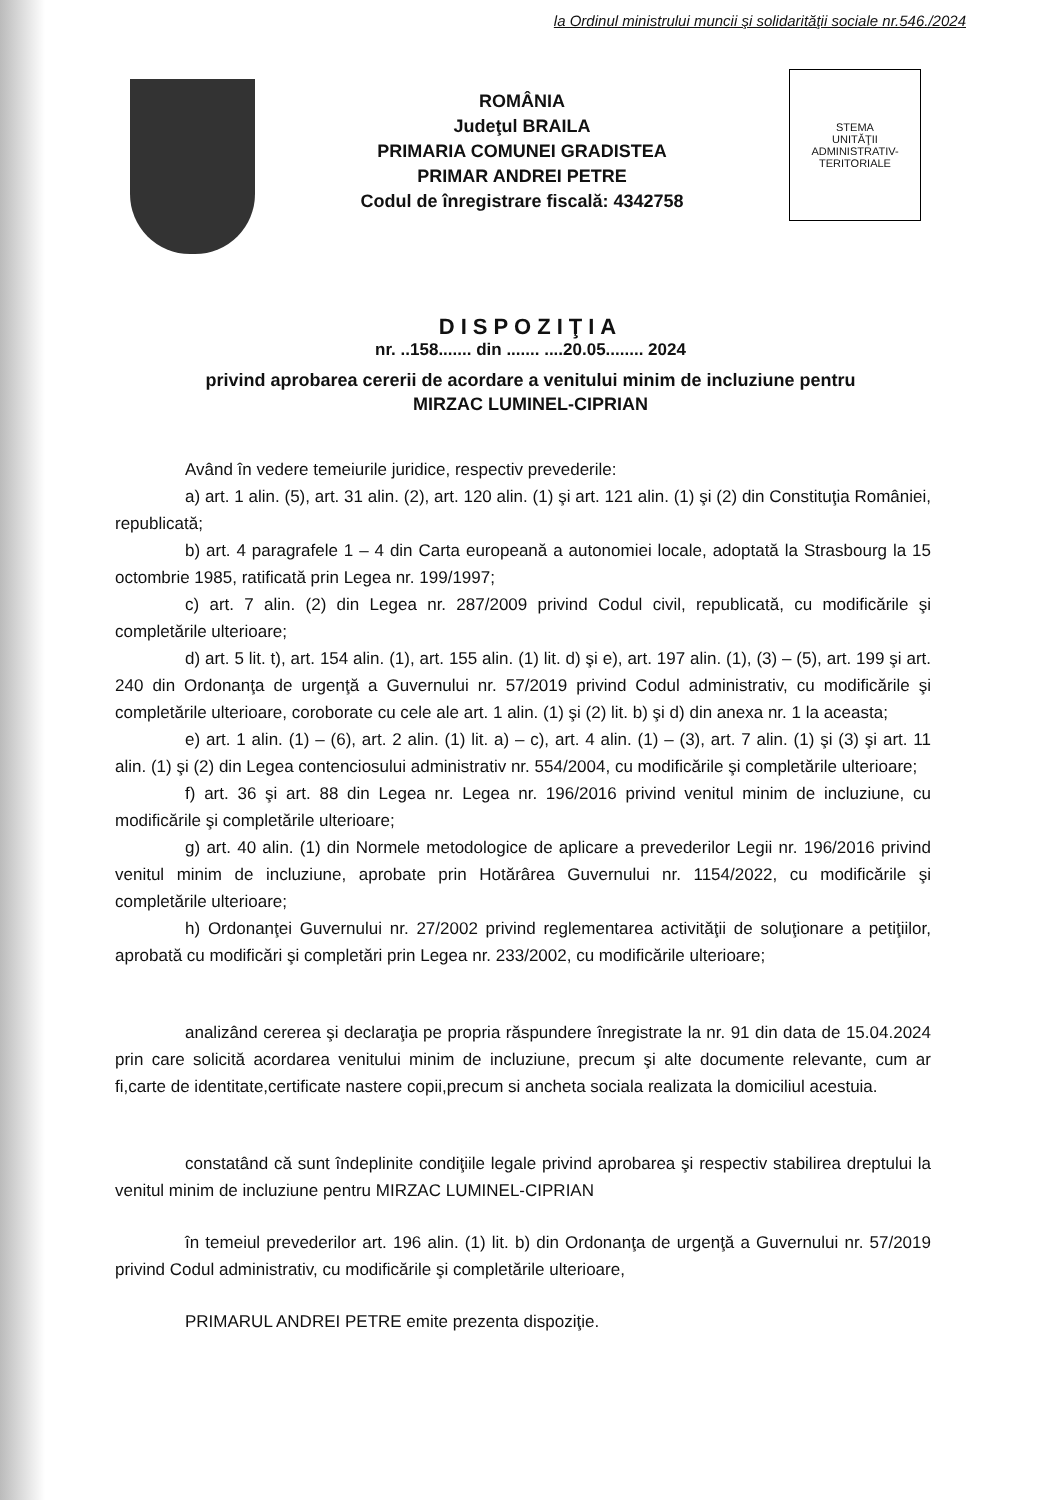la Ordinul ministrului muncii şi solidarităţii sociale nr.546./2024
ROMÂNIA
Judeţul BRAILA
PRIMARIA COMUNEI GRADISTEA
PRIMAR ANDREI PETRE
Codul de înregistrare fiscală: 4342758
STEMA
UNITĂŢII
ADMINISTRATIV-
TERITORIALE
DISPOZIŢIA
nr. ..158....... din ....... ....20.05........ 2024
privind aprobarea cererii de acordare a venitului minim de incluziune pentru
MIRZAC LUMINEL-CIPRIAN
Având în vedere temeiurile juridice, respectiv prevederile:
a) art. 1 alin. (5), art. 31 alin. (2), art. 120 alin. (1) şi art. 121 alin. (1) şi (2) din Constituţia României, republicată;
b) art. 4 paragrafele 1 – 4 din Carta europeană a autonomiei locale, adoptată la Strasbourg la 15 octombrie 1985, ratificată prin Legea nr. 199/1997;
c) art. 7 alin. (2) din Legea nr. 287/2009 privind Codul civil, republicată, cu modificările şi completările ulterioare;
d) art. 5 lit. t), art. 154 alin. (1), art. 155 alin. (1) lit. d) şi e), art. 197 alin. (1), (3) – (5), art. 199 şi art. 240 din Ordonanţa de urgenţă a Guvernului nr. 57/2019 privind Codul administrativ, cu modificările şi completările ulterioare, coroborate cu cele ale art. 1 alin. (1) şi (2) lit. b) şi d) din anexa nr. 1 la aceasta;
e) art. 1 alin. (1) – (6), art. 2 alin. (1) lit. a) – c), art. 4 alin. (1) – (3), art. 7 alin. (1) şi (3) şi art. 11 alin. (1) şi (2) din Legea contenciosului administrativ nr. 554/2004, cu modificările şi completările ulterioare;
f) art. 36 şi art. 88 din Legea nr. Legea nr. 196/2016 privind venitul minim de incluziune, cu modificările şi completările ulterioare;
g) art. 40 alin. (1) din Normele metodologice de aplicare a prevederilor Legii nr. 196/2016 privind venitul minim de incluziune, aprobate prin Hotărârea Guvernului nr. 1154/2022, cu modificările şi completările ulterioare;
h) Ordonanţei Guvernului nr. 27/2002 privind reglementarea activităţii de soluţionare a petiţiilor, aprobată cu modificări şi completări prin Legea nr. 233/2002, cu modificările ulterioare;
analizând cererea şi declaraţia pe propria răspundere înregistrate la nr. 91 din data de 15.04.2024 prin care solicită acordarea venitului minim de incluziune, precum şi alte documente relevante, cum ar fi,carte de identitate,certificate nastere copii,precum si ancheta sociala realizata la domiciliul acestuia.
constatând că sunt îndeplinite condiţiile legale privind aprobarea şi respectiv stabilirea dreptului la venitul minim de incluziune pentru MIRZAC LUMINEL-CIPRIAN
în temeiul prevederilor art. 196 alin. (1) lit. b) din Ordonanţa de urgenţă a Guvernului nr. 57/2019 privind Codul administrativ, cu modificările şi completările ulterioare,
PRIMARUL ANDREI PETRE emite prezenta dispoziţie.